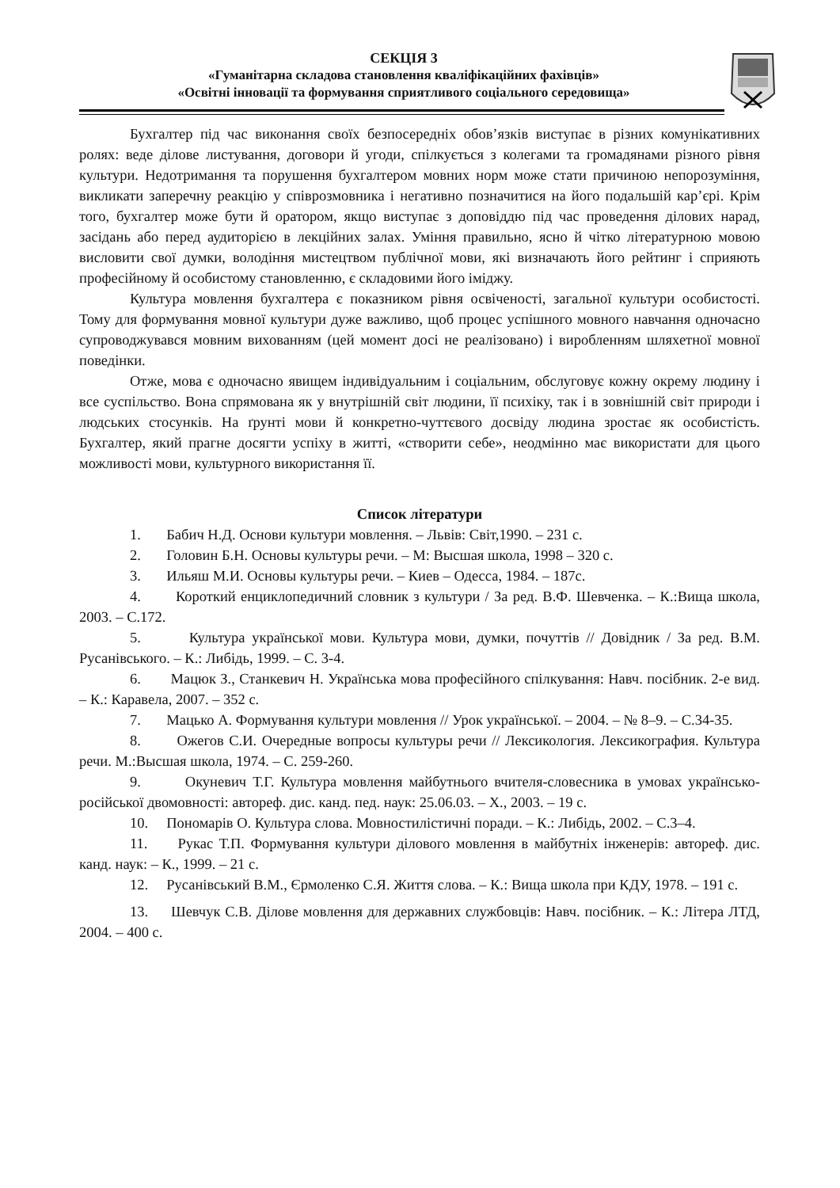СЕКЦІЯ 3
«Гуманітарна складова становлення кваліфікаційних фахівців»
«Освітні інновації та формування сприятливого соціального середовища»
Бухгалтер під час виконання своїх безпосередніх обов’язків виступає в різних комунікативних ролях: веде ділове листування, договори й угоди, спілкується з колегами та громадянами різного рівня культури. Недотримання та порушення бухгалтером мовних норм може стати причиною непорозуміння, викликати заперечну реакцію у співрозмовника і негативно позначитися на його подальшій кар’єрі. Крім того, бухгалтер може бути й оратором, якщо виступає з доповіддю під час проведення ділових нарад, засідань або перед аудиторією в лекційних залах. Уміння правильно, ясно й чітко літературною мовою висловити свої думки, володіння мистецтвом публічної мови, які визначають його рейтинг і сприяють професійному й особистому становленню, є складовими його іміджу.
Культура мовлення бухгалтера є показником рівня освіченості, загальної культури особистості. Тому для формування мовної культури дуже важливо, щоб процес успішного мовного навчання одночасно супроводжувався мовним вихованням (цей момент досі не реалізовано) і виробленням шляхетної мовної поведінки.
Отже, мова є одночасно явищем індивідуальним і соціальним, обслуговує кожну окрему людину і все суспільство. Вона спрямована як у внутрішній світ людини, її психіку, так і в зовнішній світ природи і людських стосунків. На ґрунті мови й конкретно-чуттєвого досвіду людина зростає як особистість. Бухгалтер, який прагне досягти успіху в житті, «створити себе», неодмінно має використати для цього можливості мови, культурного використання її.
Список літератури
1. Бабич Н.Д. Основи культури мовлення. – Львів: Світ,1990. – 231 с.
2. Головин Б.Н. Основы культуры речи. – М: Высшая школа, 1998 – 320 с.
3. Ильяш М.И. Основы культуры речи. – Киев – Одесса, 1984. – 187с.
4. Короткий енциклопедичний словник з культури / За ред. В.Ф. Шевченка. – К.:Вища школа, 2003. – С.172.
5. Культура української мови. Культура мови, думки, почуттів // Довідник / За ред. В.М. Русанівського. – К.: Либідь, 1999. – С. 3-4.
6. Мацюк З., Станкевич Н. Українська мова професійного спілкування: Навч. посібник. 2-е вид. – К.: Каравела, 2007. – 352 с.
7. Мацько А. Формування культури мовлення // Урок української. – 2004. – № 8–9. – С.34-35.
8. Ожегов С.И. Очередные вопросы культуры речи // Лексикология. Лексикография. Культура речи. М.:Высшая школа, 1974. – С. 259-260.
9. Окуневич Т.Г. Культура мовлення майбутнього вчителя-словесника в умовах українсько-російської двомовності: автореф. дис. канд. пед. наук: 25.06.03. – Х., 2003. – 19 с.
10. Пономарів О. Культура слова. Мовностилістичні поради. – К.: Либідь, 2002. – С.3–4.
11. Рукас Т.П. Формування культури ділового мовлення в майбутніх інженерів: автореф. дис. канд. наук: – К., 1999. – 21 с.
12. Русанівський В.М., Єрмоленко С.Я. Життя слова. – К.: Вища школа при КДУ, 1978. – 191 с.
13. Шевчук С.В. Ділове мовлення для державних службовців: Навч. посібник. – К.: Літера ЛТД, 2004. – 400 с.